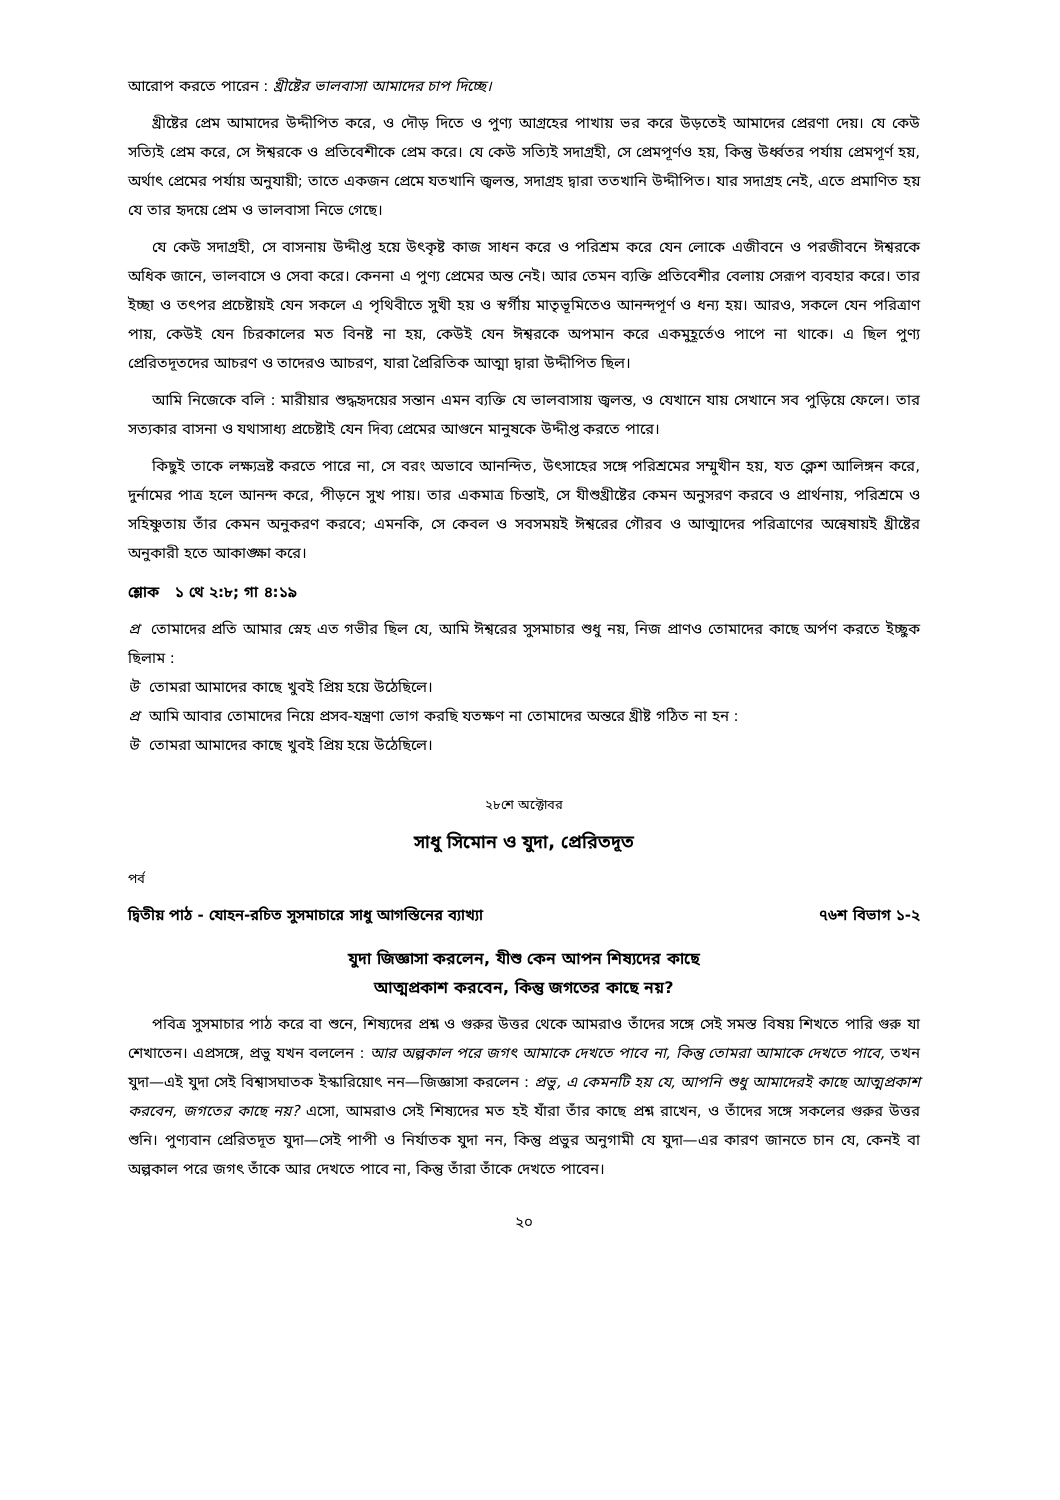আরোপ করতে পারেন : খ্রীষ্টের ভালবাসা আমাদের চাপ দিচ্ছে।
খ্রীষ্টের প্রেম আমাদের উদ্দীপিত করে, ও দৌড় দিতে ও পুণ্য আগ্রহের পাখায় ভর করে উড়তেই আমাদের প্রেরণা দেয়। যে কেউ সত্যিই প্রেম করে, সে ঈশ্বরকে ও প্রতিবেশীকে প্রেম করে। যে কেউ সত্যিই সদাগ্রহী, সে প্রেমপূর্ণও হয়, কিন্তু উর্ধ্বতর পর্যায় প্রেমপূর্ণ হয়, অর্থাৎ প্রেমের পর্যায় অনুযায়ী; তাতে একজন প্রেমে যতখানি জ্বলন্ত, সদাগ্রহ দ্বারা ততখানি উদ্দীপিত। যার সদাগ্রহ নেই, এতে প্রমাণিত হয় যে তার হৃদয়ে প্রেম ও ভালবাসা নিভে গেছে।
যে কেউ সদাগ্রহী, সে বাসনায় উদ্দীপ্ত হয়ে উৎকৃষ্ট কাজ সাধন করে ও পরিশ্রম করে যেন লোকে এজীবনে ও পরজীবনে ঈশ্বরকে অধিক জানে, ভালবাসে ও সেবা করে। কেননা এ পুণ্য প্রেমের অন্ত নেই। আর তেমন ব্যক্তি প্রতিবেশীর বেলায় সেরূপ ব্যবহার করে। তার ইচ্ছা ও তৎপর প্রচেষ্টায়ই যেন সকলে এ পৃথিবীতে সুখী হয় ও স্বর্গীয় মাতৃভূমিতেও আনন্দপূর্ণ ও ধন্য হয়। আরও, সকলে যেন পরিত্রাণ পায়, কেউই যেন চিরকালের মত বিনষ্ট না হয়, কেউই যেন ঈশ্বরকে অপমান করে একমুহূর্তেও পাপে না থাকে। এ ছিল পুণ্য প্রেরিতদূতদের আচরণ ও তাদেরও আচরণ, যারা প্রৈরিতিক আত্মা দ্বারা উদ্দীপিত ছিল।
আমি নিজেকে বলি : মারীয়ার শুদ্ধহৃদয়ের সন্তান এমন ব্যক্তি যে ভালবাসায় জ্বলন্ত, ও যেখানে যায় সেখানে সব পুড়িয়ে ফেলে। তার সত্যকার বাসনা ও যথাসাধ্য প্রচেষ্টাই যেন দিব্য প্রেমের আগুনে মানুষকে উদ্দীপ্ত করতে পারে।
কিছুই তাকে লক্ষ্যভ্রষ্ট করতে পারে না, সে বরং অভাবে আনন্দিত, উৎসাহের সঙ্গে পরিশ্রমের সম্মুখীন হয়, যত ক্লেশ আলিঙ্গন করে, দুর্নামের পাত্র হলে আনন্দ করে, পীড়নে সুখ পায়। তার একমাত্র চিন্তাই, সে যীশুখ্রীষ্টের কেমন অনুসরণ করবে ও প্রার্থনায়, পরিশ্রমে ও সহিষ্ণুতায় তাঁর কেমন অনুকরণ করবে; এমনকি, সে কেবল ও সবসময়ই ঈশ্বরের গৌরব ও আত্মাদের পরিত্রাণের অন্বেষায়ই খ্রীষ্টের অনুকারী হতে আকাঙ্ক্ষা করে।
শ্লোক ১ থে ২:৮; গা ৪:১৯
প্র তোমাদের প্রতি আমার স্নেহ এত গভীর ছিল যে, আমি ঈশ্বরের সুসমাচার শুধু নয়, নিজ প্রাণও তোমাদের কাছে অর্পণ করতে ইচ্ছুক ছিলাম :
উ তোমরা আমাদের কাছে খুবই প্রিয় হয়ে উঠেছিলে।
প্র আমি আবার তোমাদের নিয়ে প্রসব-যন্ত্রণা ভোগ করছি যতক্ষণ না তোমাদের অন্তরে খ্রীষ্ট গঠিত না হন :
উ তোমরা আমাদের কাছে খুবই প্রিয় হয়ে উঠেছিলে।
২৮শে অক্টোবর
সাধু সিমোন ও যুদা, প্রেরিতদূত
পর্ব
দ্বিতীয় পাঠ - যোহন-রচিত সুসমাচারে সাধু আগস্তিনের ব্যাখ্যা ৭৬শ বিভাগ ১-২
যুদা জিজ্ঞাসা করলেন, যীশু কেন আপন শিষ্যদের কাছে
আত্মপ্রকাশ করবেন, কিন্তু জগতের কাছে নয়?
পবিত্র সুসমাচার পাঠ করে বা শুনে, শিষ্যদের প্রশ্ন ও গুরুর উত্তর থেকে আমরাও তাঁদের সঙ্গে সেই সমস্ত বিষয় শিখতে পারি গুরু যা শেখাতেন। এপ্রসঙ্গে, প্রভু যখন বললেন : আর অল্পকাল পরে জগৎ আমাকে দেখতে পাবে না, কিন্তু তোমরা আমাকে দেখতে পাবে, তখন যুদা—এই যুদা সেই বিশ্বাসঘাতক ইস্কারিয়োৎ নন—জিজ্ঞাসা করলেন : প্রভু, এ কেমনটি হয় যে, আপনি শুধু আমাদেরই কাছে আত্মপ্রকাশ করবেন, জগতের কাছে নয়? এসো, আমরাও সেই শিষ্যদের মত হই যাঁরা তাঁর কাছে প্রশ্ন রাখেন, ও তাঁদের সঙ্গে সকলের গুরুর উত্তর শুনি। পুণ্যবান প্রেরিতদূত যুদা—সেই পাপী ও নির্যাতক যুদা নন, কিন্তু প্রভুর অনুগামী যে যুদা—এর কারণ জানতে চান যে, কেনই বা অল্পকাল পরে জগৎ তাঁকে আর দেখতে পাবে না, কিন্তু তাঁরা তাঁকে দেখতে পাবেন।
২০